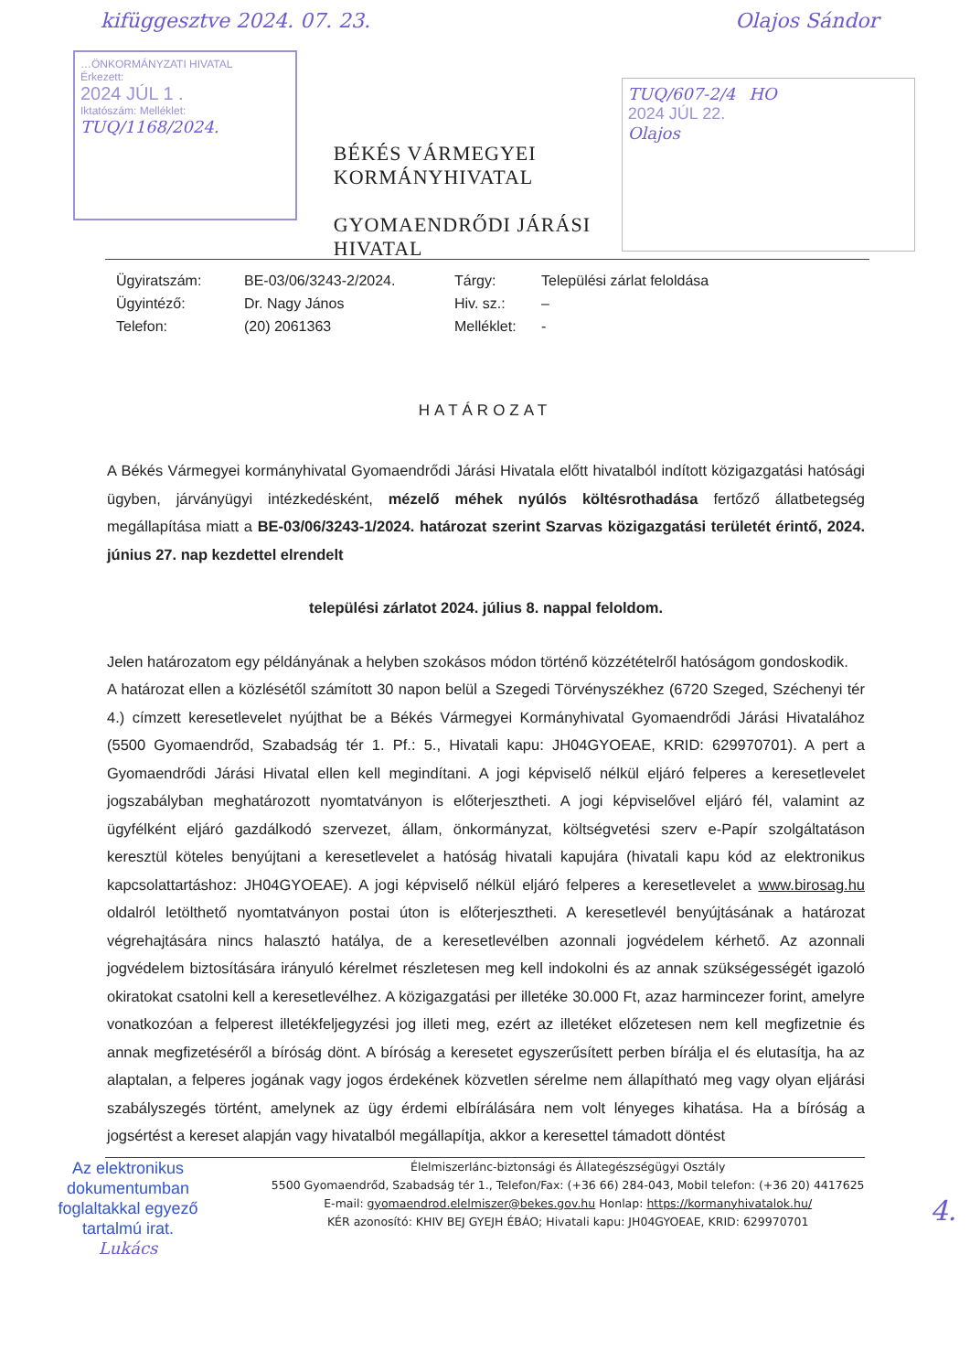kifüggesztve 2024. 07. 23. Olajos Sándor
…ÖNKORMÁNYZATI HIVATAL
Érkezett:
2024 JÚL 1 .
Iktatószám: Melléklet:
TUQ/1168/2024.
BÉKÉS VÁRMEGYEI
KORMÁNYHIVATAL
GYOMAENDRŐDI JÁRÁSI HIVATAL
TUQ/607-2/4 HO
2024 JÚL 22.
Olajos
Ügyiratszám:
BE-03/06/3243-2/2024.
Tárgy:
Települési zárlat feloldása
Ügyintéző:
Dr. Nagy János
Hiv. sz.:
–
Telefon:
(20) 2061363
Melléklet:
-
HATÁROZAT
A Békés Vármegyei kormányhivatal Gyomaendrődi Járási Hivatala előtt hivatalból indított közigazgatási hatósági ügyben, járványügyi intézkedésként, mézelő méhek nyúlós költésrothadása fertőző állatbetegség megállapítása miatt a BE-03/06/3243-1/2024. határozat szerint Szarvas közigazgatási területét érintő, 2024. június 27. nap kezdettel elrendelt
települési zárlatot 2024. július 8. nappal feloldom.
Jelen határozatom egy példányának a helyben szokásos módon történő közzétételről hatóságom gondoskodik.
A határozat ellen a közlésétől számított 30 napon belül a Szegedi Törvényszékhez (6720 Szeged, Széchenyi tér 4.) címzett keresetlevelet nyújthat be a Békés Vármegyei Kormányhivatal Gyomaendrődi Járási Hivatalához (5500 Gyomaendrőd, Szabadság tér 1. Pf.: 5., Hivatali kapu: JH04GYOEAE, KRID: 629970701). A pert a Gyomaendrődi Járási Hivatal ellen kell megindítani. A jogi képviselő nélkül eljáró felperes a keresetlevelet jogszabályban meghatározott nyomtatványon is előterjesztheti. A jogi képviselővel eljáró fél, valamint az ügyfélként eljáró gazdálkodó szervezet, állam, önkormányzat, költségvetési szerv e-Papír szolgáltatáson keresztül köteles benyújtani a keresetlevelet a hatóság hivatali kapujára (hivatali kapu kód az elektronikus kapcsolattartáshoz: JH04GYOEAE). A jogi képviselő nélkül eljáró felperes a keresetlevelet a www.birosag.hu oldalról letölthető nyomtatványon postai úton is előterjesztheti. A keresetlevél benyújtásának a határozat végrehajtására nincs halasztó hatálya, de a keresetlevélben azonnali jogvédelem kérhető. Az azonnali jogvédelem biztosítására irányuló kérelmet részletesen meg kell indokolni és az annak szükségességét igazoló okiratokat csatolni kell a keresetlevélhez. A közigazgatási per illetéke 30.000 Ft, azaz harmincezer forint, amelyre vonatkozóan a felperest illetékfeljegyzési jog illeti meg, ezért az illetéket előzetesen nem kell megfizetnie és annak megfizetéséről a bíróság dönt. A bíróság a keresetet egyszerűsített perben bírálja el és elutasítja, ha az alaptalan, a felperes jogának vagy jogos érdekének közvetlen sérelme nem állapítható meg vagy olyan eljárási szabályszegés történt, amelynek az ügy érdemi elbírálására nem volt lényeges kihatása. Ha a bíróság a jogsértést a kereset alapján vagy hivatalból megállapítja, akkor a keresettel támadott döntést
Az elektronikus dokumentumban foglaltakkal egyező tartalmú irat.
Lukács
Élelmiszerlánc-biztonsági és Állategészségügyi Osztály
5500 Gyomaendrőd, Szabadság tér 1., Telefon/Fax: (+36 66) 284-043, Mobil telefon: (+36 20) 4417625
E-mail: gyomaendrod.elelmiszer@bekes.gov.hu Honlap: https://kormanyhivatalok.hu/
KÉR azonosító: KHIV BEJ GYEJH ÉBÁO; Hivatali kapu: JH04GYOEAE, KRID: 629970701
4.